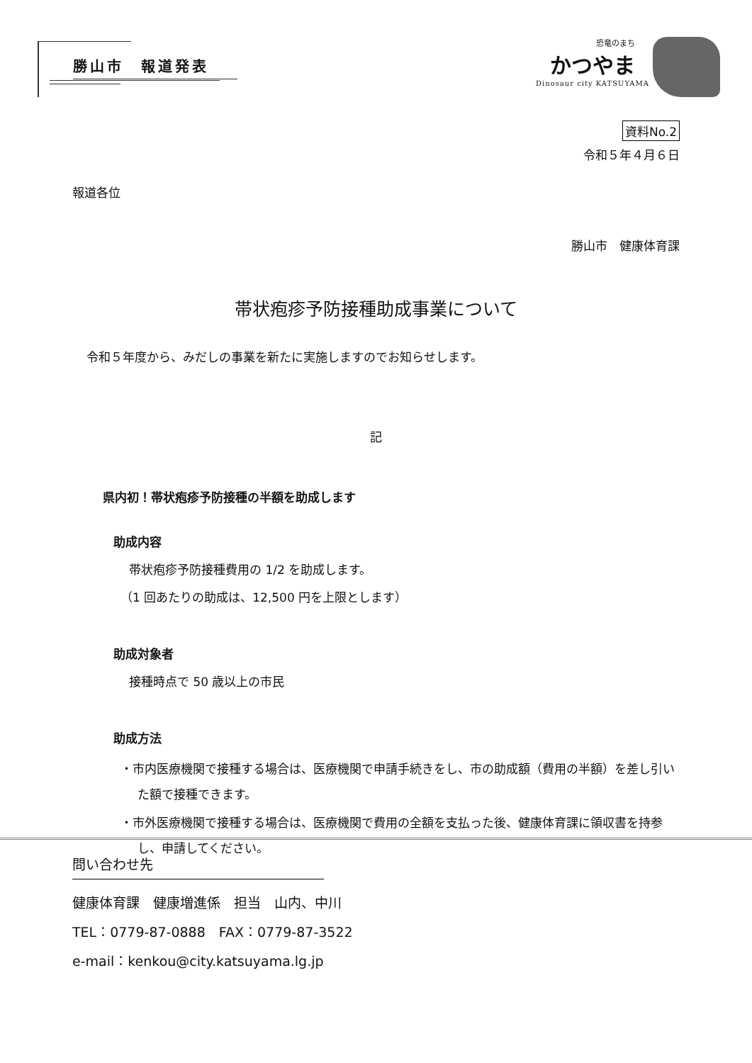勝山市　報道発表
恐竜のまち
かつやま
Dinosaur city KATSUYAMA
資料No.2
令和５年４月６日
報道各位
勝山市　健康体育課
帯状疱疹予防接種助成事業について
令和５年度から、みだしの事業を新たに実施しますのでお知らせします。
記
県内初！帯状疱疹予防接種の半額を助成します
助成内容
帯状疱疹予防接種費用の 1/2 を助成します。
（1 回あたりの助成は、12,500 円を上限とします）
助成対象者
接種時点で 50 歳以上の市民
助成方法
・市内医療機関で接種する場合は、医療機関で申請手続きをし、市の助成額（費用の半額）を差し引いた額で接種できます。
・市外医療機関で接種する場合は、医療機関で費用の全額を支払った後、健康体育課に領収書を持参し、申請してください。
問い合わせ先
健康体育課　健康増進係　担当　山内、中川
TEL：0779-87-0888　FAX：0779-87-3522
e-mail：kenkou@city.katsuyama.lg.jp